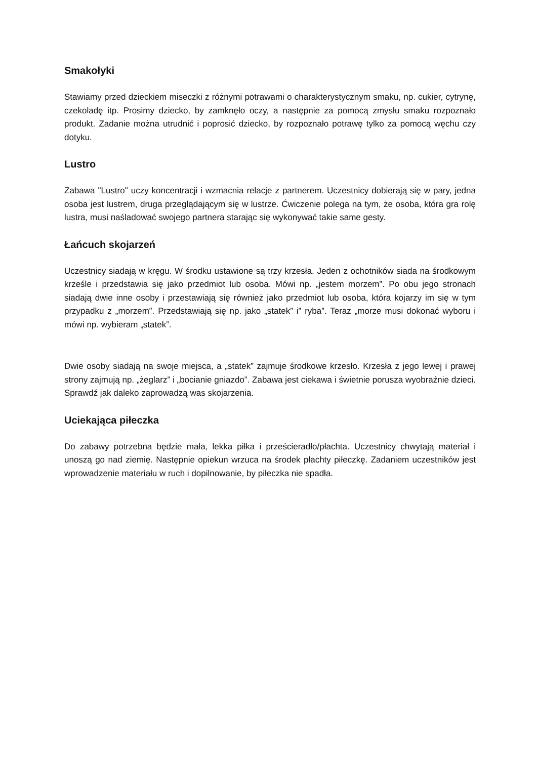Smakołyki
Stawiamy przed dzieckiem miseczki z różnymi potrawami o charakterystycznym smaku, np. cukier, cytrynę, czekoladę itp. Prosimy dziecko, by zamknęło oczy, a następnie za pomocą zmysłu smaku rozpoznało produkt. Zadanie można utrudnić i poprosić dziecko, by rozpoznało potrawę tylko za pomocą węchu czy dotyku.
Lustro
Zabawa "Lustro" uczy koncentracji i wzmacnia relacje z partnerem. Uczestnicy dobierają się w pary, jedna osoba jest lustrem, druga przeglądającym się w lustrze. Ćwiczenie polega na tym, że osoba, która gra rolę lustra, musi naśladować swojego partnera starając się wykonywać takie same gesty.
Łańcuch skojarzeń
Uczestnicy siadają w kręgu. W środku ustawione są trzy krzesła. Jeden z ochotników siada na środkowym krześle i przedstawia się jako przedmiot lub osoba. Mówi np. „jestem morzem”. Po obu jego stronach siadają dwie inne osoby i przestawiają się również jako przedmiot lub osoba, która kojarzy im się w tym przypadku z „morzem”. Przedstawiają się np. jako „statek” i” ryba”. Teraz „morze musi dokonać wyboru i mówi np. wybieram „statek”.
Dwie osoby siadają na swoje miejsca, a „statek” zajmuje środkowe krzesło. Krzesła z jego lewej i prawej strony zajmują np. „żeglarz” i „bocianie gniazdo”. Zabawa jest ciekawa i świetnie porusza wyobraźnie dzieci. Sprawdź jak daleko zaprowadzą was skojarzenia.
Uciekająca piłeczka
Do zabawy potrzebna będzie mała, lekka piłka i prześcieradło/płachta. Uczestnicy chwytają materiał i unoszą go nad ziemię. Następnie opiekun wrzuca na środek płachty piłeczkę. Zadaniem uczestników jest wprowadzenie materiału w ruch i dopilnowanie, by piłeczka nie spadła.